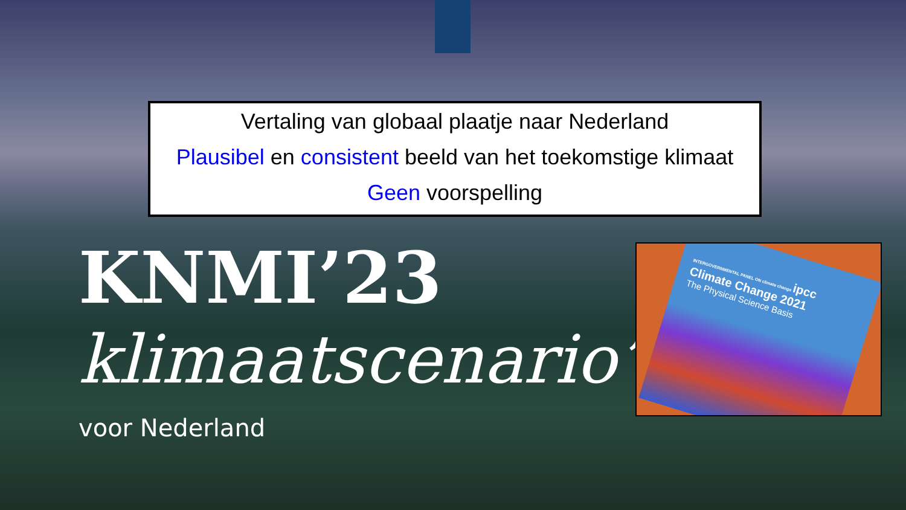Vertaling van globaal plaatje naar Nederland
Plausibel en consistent beeld van het toekomstige klimaat
Geen voorspelling
KNMI’23
klimaatscenario’s
voor Nederland
INTERGOVERNMENTAL PANEL ON climate change ipcc
Climate Change 2021
The Physical Science Basis